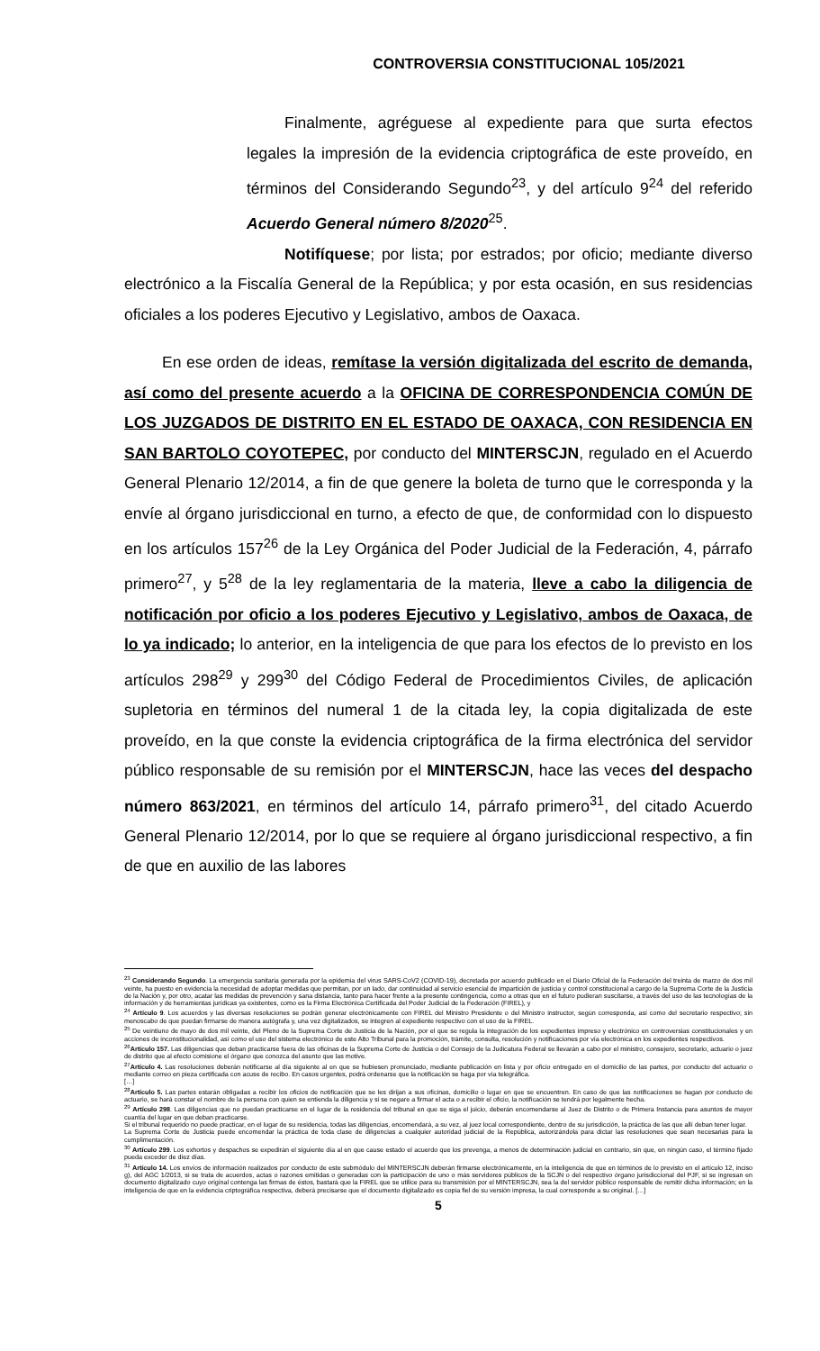CONTROVERSIA CONSTITUCIONAL 105/2021
Finalmente, agréguese al expediente para que surta efectos legales la impresión de la evidencia criptográfica de este proveído, en términos del Considerando Segundo<sup>23</sup>, y del artículo 9<sup>24</sup> del referido Acuerdo General número 8/2020<sup>25</sup>.
Notifíquese; por lista; por estrados; por oficio; mediante diverso electrónico a la Fiscalía General de la República; y por esta ocasión, en sus residencias oficiales a los poderes Ejecutivo y Legislativo, ambos de Oaxaca.
En ese orden de ideas, remítase la versión digitalizada del escrito de demanda, así como del presente acuerdo a la OFICINA DE CORRESPONDENCIA COMÚN DE LOS JUZGADOS DE DISTRITO EN EL ESTADO DE OAXACA, CON RESIDENCIA EN SAN BARTOLO COYOTEPEC, por conducto del MINTERSCJN, regulado en el Acuerdo General Plenario 12/2014, a fin de que genere la boleta de turno que le corresponda y la envíe al órgano jurisdiccional en turno, a efecto de que, de conformidad con lo dispuesto en los artículos 157<sup>26</sup> de la Ley Orgánica del Poder Judicial de la Federación, 4, párrafo primero<sup>27</sup>, y 5<sup>28</sup> de la ley reglamentaria de la materia, lleve a cabo la diligencia de notificación por oficio a los poderes Ejecutivo y Legislativo, ambos de Oaxaca, de lo ya indicado; lo anterior, en la inteligencia de que para los efectos de lo previsto en los artículos 298<sup>29</sup> y 299<sup>30</sup> del Código Federal de Procedimientos Civiles, de aplicación supletoria en términos del numeral 1 de la citada ley, la copia digitalizada de este proveído, en la que conste la evidencia criptográfica de la firma electrónica del servidor público responsable de su remisión por el MINTERSCJN, hace las veces del despacho número 863/2021, en términos del artículo 14, párrafo primero<sup>31</sup>, del citado Acuerdo General Plenario 12/2014, por lo que se requiere al órgano jurisdiccional respectivo, a fin de que en auxilio de las labores
<sup>23</sup> Considerando Segundo. La emergencia sanitaria generada por la epidemia del virus SARS-CoV2 (COVID-19), decretada por acuerdo publicado en el Diario Oficial de la Federación del treinta de marzo de dos mil veinte, ha puesto en evidencia la necesidad de adoptar medidas que permitan, por un lado, dar continuidad al servicio esencial de impartición de justicia y control constitucional a cargo de la Suprema Corte de la Justicia de la Nación y, por otro, acatar las medidas de prevención y sana distancia, tanto para hacer frente a la presente contingencia, como a otras que en el futuro pudieran suscitarse, a través del uso de las tecnologías de la información y de herramientas jurídicas ya existentes, como es la Firma Electrónica Certificada del Poder Judicial de la Federación (FIREL), y
<sup>24</sup> Artículo 9. Los acuerdos y las diversas resoluciones se podrán generar electrónicamente con FIREL del Ministro Presidente o del Ministro instructor, según corresponda, así como del secretario respectivo; sin menoscabo de que puedan firmarse de manera autógrafa y, una vez digitalizados, se integren al expediente respectivo con el uso de la FIREL.
<sup>25</sup> De veintiuno de mayo de dos mil veinte, del Pleno de la Suprema Corte de Justicia de la Nación, por el que se regula la integración de los expedientes impreso y electrónico en controversias constitucionales y en acciones de inconstitucionalidad, así como el uso del sistema electrónico de este Alto Tribunal para la promoción, trámite, consulta, resolución y notificaciones por vía electrónica en los expedientes respectivos.
<sup>26</sup> Artículo 157. Las diligencias que deban practicarse fuera de las oficinas de la Suprema Corte de Justicia o del Consejo de la Judicatura Federal se llevarán a cabo por el ministro, consejero, secretario, actuario o juez de distrito que al efecto comisione el órgano que conozca del asunto que las motive.
<sup>27</sup> Artículo 4. Las resoluciones deberán notificarse al día siguiente al en que se hubiesen pronunciado, mediante publicación en lista y por oficio entregado en el domicilio de las partes, por conducto del actuario o mediante correo en pieza certificada con acuse de recibo. En casos urgentes, podrá ordenarse que la notificación se haga por vía telegráfica.
[…]
<sup>28</sup> Artículo 5. Las partes estarán obligadas a recibir los oficios de notificación que se les dirijan a sus oficinas, domicilio o lugar en que se encuentren. En caso de que las notificaciones se hagan por conducto de actuario, se hará constar el nombre de la persona con quien se entienda la diligencia y si se negare a firmar el acta o a recibir el oficio, la notificación se tendrá por legalmente hecha.
<sup>29</sup> Artículo 298. Las diligencias que no puedan practicarse en el lugar de la residencia del tribunal en que se siga el juicio, deberán encomendarse al Juez de Distrito o de Primera Instancia para asuntos de mayor cuantía del lugar en que deban practicarse.
Si el tribunal requerido no puede practicar, en el lugar de su residencia, todas las diligencias, encomendará, a su vez, al juez local correspondiente, dentro de su jurisdicción, la práctica de las que allí deban tener lugar.
La Suprema Corte de Justicia puede encomendar la práctica de toda clase de diligencias a cualquier autoridad judicial de la República, autorizándola para dictar las resoluciones que sean necesarias para la cumplimentación.
<sup>30</sup> Artículo 299. Los exhortos y despachos se expedirán el siguiente día al en que cause estado el acuerdo que los prevenga, a menos de determinación judicial en contrario, sin que, en ningún caso, el término fijado pueda exceder de diez días.
<sup>31</sup> Artículo 14. Los envíos de información realizados por conducto de este submódulo del MINTERSCJN deberán firmarse electrónicamente, en la inteligencia de que en términos de lo previsto en el artículo 12, inciso g), del AGC 1/2013, si se trata de acuerdos, actas o razones emitidas o generadas con la participación de uno o más servidores públicos de la SCJN o del respectivo órgano jurisdiccional del PJF, si se ingresan en documento digitalizado cuyo original contenga las firmas de éstos, bastará que la FIREL que se utilice para su transmisión por el MINTERSCJN, sea la del servidor público responsable de remitir dicha información; en la inteligencia de que en la evidencia criptográfica respectiva, deberá precisarse que el documento digitalizado es copia fiel de su versión impresa, la cual corresponde a su original. […]
5